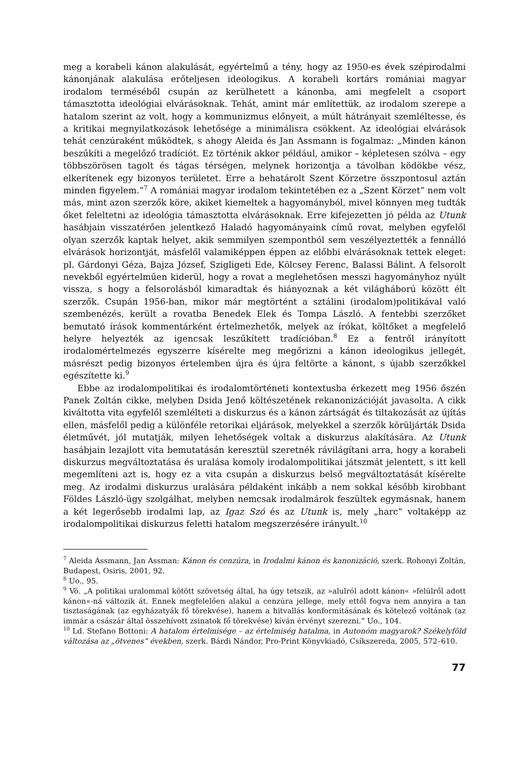meg a korabeli kánon alakulását, egyértelmű a tény, hogy az 1950-es évek szépirodalmi kánonjának alakulása erőteljesen ideologikus. A korabeli kortárs romániai magyar irodalom terméséből csupán az kerülhetett a kánonba, ami megfelelt a csoport támasztotta ideológiai elvárásoknak. Tehát, amint már említettük, az irodalom szerepe a hatalom szerint az volt, hogy a kommunizmus előnyeit, a múlt hátrányait szemléltesse, és a kritikai megnyilatkozások lehetősége a minimálisra csökkent. Az ideológiai elvárások tehát cenzúraként működtek, s ahogy Aleida és Jan Assmann is fogalmaz: „Minden kánon beszűkíti a megelőző tradíciót. Ez történik akkor például, amikor – képletesen szólva – egy többszörösen tagolt és tágas térségen, melynek horizontja a távolban ködökbe vész, elkerítenek egy bizonyos területet. Erre a behatárolt Szent Körzetre összpontosul aztán minden figyelem.”<sup>7</sup> A romániai magyar irodalom tekintetében ez a „Szent Körzet” nem volt más, mint azon szerzők köre, akiket kiemeltek a hagyományból, mivel könnyen meg tudták őket feleltetni az ideológia támasztotta elvárásoknak. Erre kifejezetten jó példa az Utunk hasábjain visszatérően jelentkező Haladó hagyományaink című rovat, melyben egyfelől olyan szerzők kaptak helyet, akik semmilyen szempontból sem veszélyeztették a fennálló elvárások horizontját, másfelől valamiképpen éppen az előbbi elvárásoknak tettek eleget: pl. Gárdonyi Géza, Bajza József, Szigligeti Ede, Kölcsey Ferenc, Balassi Bálint. A felsorolt nevekből egyértelműen kiderül, hogy a rovat a meglehetősen messzi hagyományhoz nyúlt vissza, s hogy a felsorolásból kimaradtak és hiányoznak a két világháború között élt szerzők. Csupán 1956-ban, mikor már megtörtént a sztálini (irodalom)politikával való szembenézés, került a rovatba Benedek Elek és Tompa László. A fentebbi szerzőket bemutató írások kommentárként értelmezhetők, melyek az írókat, költőket a megfelelő helyre helyezték az igencsak leszűkített tradícióban.<sup>8</sup> Ez a fentről irányított irodalomértelmezés egyszerre kísérelte meg megőrizni a kánon ideologikus jellegét, másrészt pedig bizonyos értelemben újra és újra feltörte a kánont, s újabb szerzőkkel egészítette ki.<sup>9</sup>
Ebbe az irodalompolitikai és irodalomtörténeti kontextusba érkezett meg 1956 őszén Panek Zoltán cikke, melyben Dsida Jenő költészetének rekanonizációját javasolta. A cikk kiváltotta vita egyfelől szemlélteti a diskurzus és a kánon zártságát és tiltakozását az újítás ellen, másfelől pedig a különféle retorikai eljárások, melyekkel a szerzők körüljárták Dsida életművét, jól mutatják, milyen lehetőségek voltak a diskurzus alakítására. Az Utunk hasábjain lezajlott vita bemutatásán keresztül szeretnék rávilágítani arra, hogy a korabeli diskurzus megváltoztatása és uralása komoly irodalompolitikai játszmát jelentett, s itt kell megemlíteni azt is, hogy ez a vita csupán a diskurzus belső megváltoztatását kísérelte meg. Az irodalmi diskurzus uralására példaként inkább a nem sokkal később kirobbant Földes László-ügy szolgálhat, melyben nemcsak irodalmárok feszültek egymásnak, hanem a két legerősebb irodalmi lap, az Igaz Szó és az Utunk is, mely „harc” voltaképp az irodalompolitikai diskurzus feletti hatalom megszerzésére irányult.<sup>10</sup>
<sup>7</sup> Aleida Assmann, Jan Assman: Kánon és cenzúra, in Irodalmi kánon és kanonizáció, szerk. Rohonyi Zoltán, Budapest, Osiris, 2001, 92.
<sup>8</sup> Uo., 95.
<sup>9</sup> Vö. „A politikai uralommal kötött szövetség által, ha úgy tetszik, az »alulról adott kánon« »felülről adott kánon«-ná változik át. Ennek megfelelően alakul a cenzúra jellege, mely ettől fogva nem annyira a tan tisztaságának (az egyházatyák fő törekvése), hanem a hitvallás konformitásának és kötelező voltának (az immár a császár által összehívott zsinatok fő törekvése) kíván érvényt szerezni.” Uo., 104.
<sup>10</sup> Ld. Stefano Bottoni: A hatalom értelmisége – az értelmiség hatalma, in Autonóm magyarok? Székelyföld változása az „ötvenes” években, szerk. Bárdi Nándor, Pro-Print Könyvkiadó, Csíkszereda, 2005, 572–610.
77